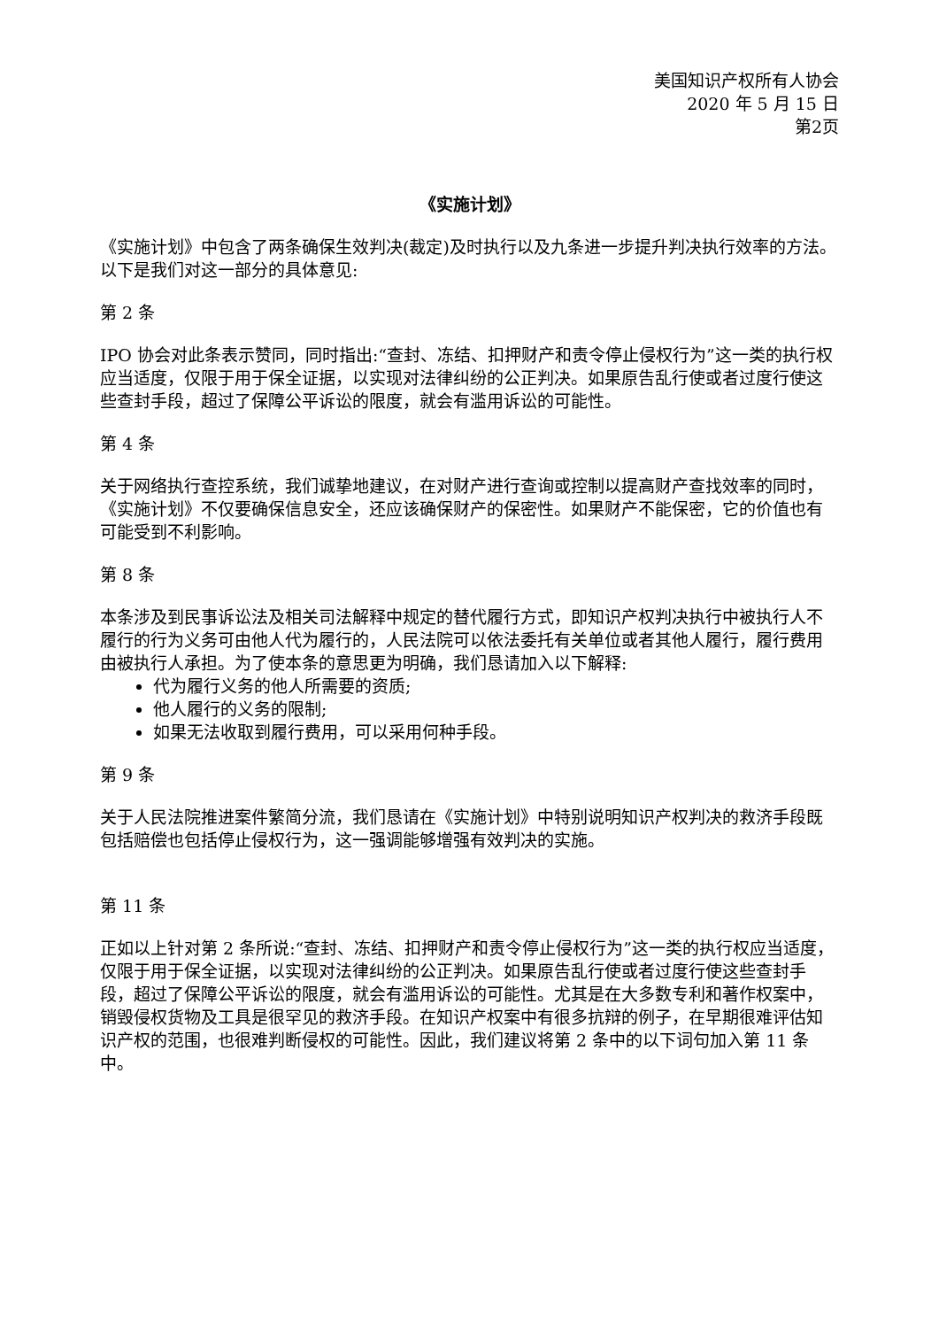美国知识产权所有人协会
2020 年 5 月 15 日
第2页
《实施计划》
《实施计划》中包含了两条确保生效判决(裁定)及时执行以及九条进一步提升判决执行效率的方法。以下是我们对这一部分的具体意见:
第 2 条
IPO 协会对此条表示赞同，同时指出:“查封、冻结、扣押财产和责令停止侵权行为”这一类的执行权应当适度，仅限于用于保全证据，以实现对法律纠纷的公正判决。如果原告乱行使或者过度行使这些查封手段，超过了保障公平诉讼的限度，就会有滥用诉讼的可能性。
第 4 条
关于网络执行查控系统，我们诚挚地建议，在对财产进行查询或控制以提高财产查找效率的同时，《实施计划》不仅要确保信息安全，还应该确保财产的保密性。如果财产不能保密，它的价值也有可能受到不利影响。
第 8 条
本条涉及到民事诉讼法及相关司法解释中规定的替代履行方式，即知识产权判决执行中被执行人不履行的行为义务可由他人代为履行的，人民法院可以依法委托有关单位或者其他人履行，履行费用由被执行人承担。为了使本条的意思更为明确，我们恳请加入以下解释:
代为履行义务的他人所需要的资质;
他人履行的义务的限制;
如果无法收取到履行费用，可以采用何种手段。
第 9 条
关于人民法院推进案件繁简分流，我们恳请在《实施计划》中特别说明知识产权判决的救济手段既包括赔偿也包括停止侵权行为，这一强调能够增强有效判决的实施。
第 11 条
正如以上针对第 2 条所说:“查封、冻结、扣押财产和责令停止侵权行为”这一类的执行权应当适度，仅限于用于保全证据，以实现对法律纠纷的公正判决。如果原告乱行使或者过度行使这些查封手段，超过了保障公平诉讼的限度，就会有滥用诉讼的可能性。尤其是在大多数专利和著作权案中，销毁侵权货物及工具是很罕见的救济手段。在知识产权案中有很多抗辩的例子，在早期很难评估知识产权的范围，也很难判断侵权的可能性。因此，我们建议将第 2 条中的以下词句加入第 11 条中。